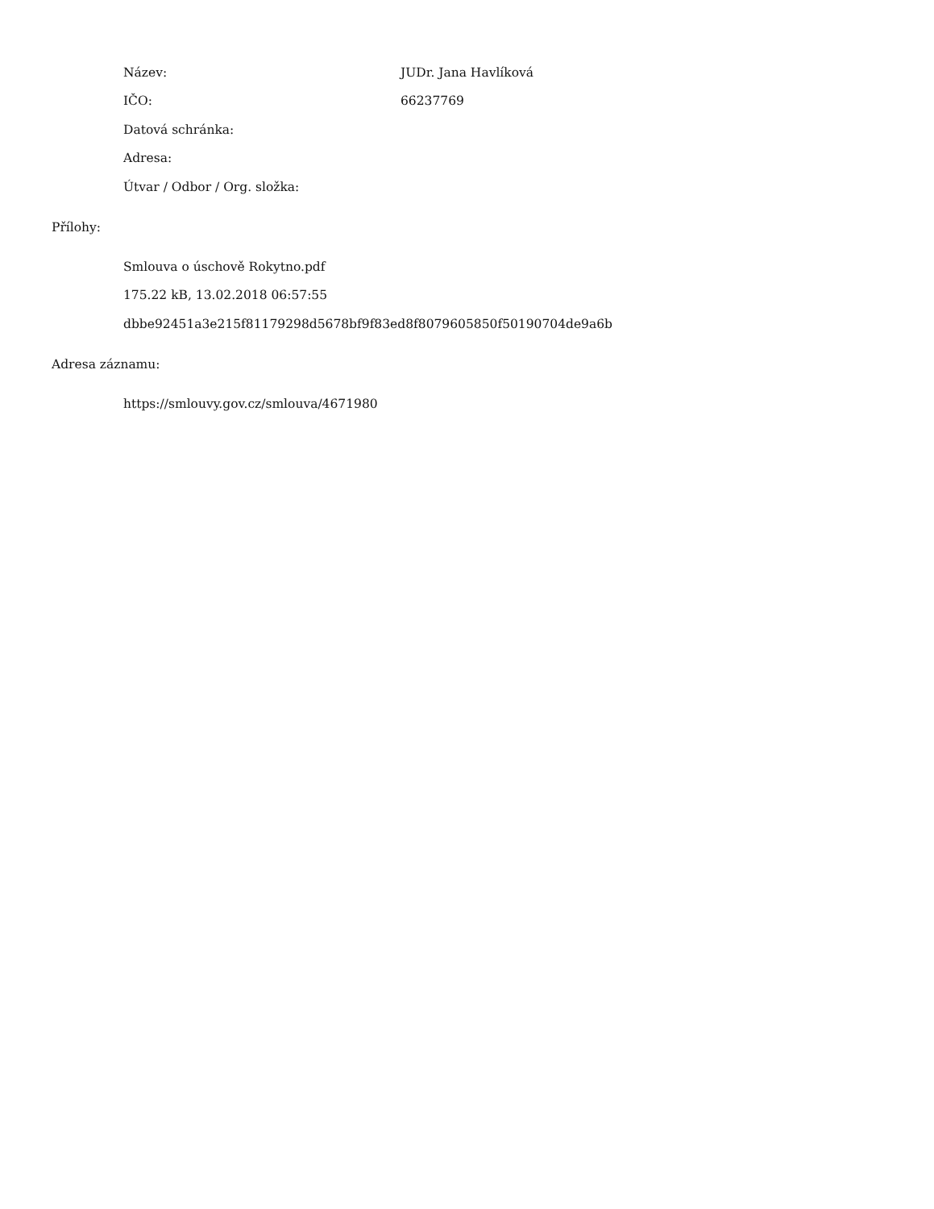| Název: | JUDr. Jana Havlíková |
| IČO: | 66237769 |
| Datová schránka: | |
| Adresa: | |
| Útvar / Odbor / Org. složka: | |
Přílohy:
Smlouva o úschově Rokytno.pdf
175.22 kB, 13.02.2018 06:57:55
dbbe92451a3e215f81179298d5678bf9f83ed8f8079605850f50190704de9a6b
Adresa záznamu:
https://smlouvy.gov.cz/smlouva/4671980